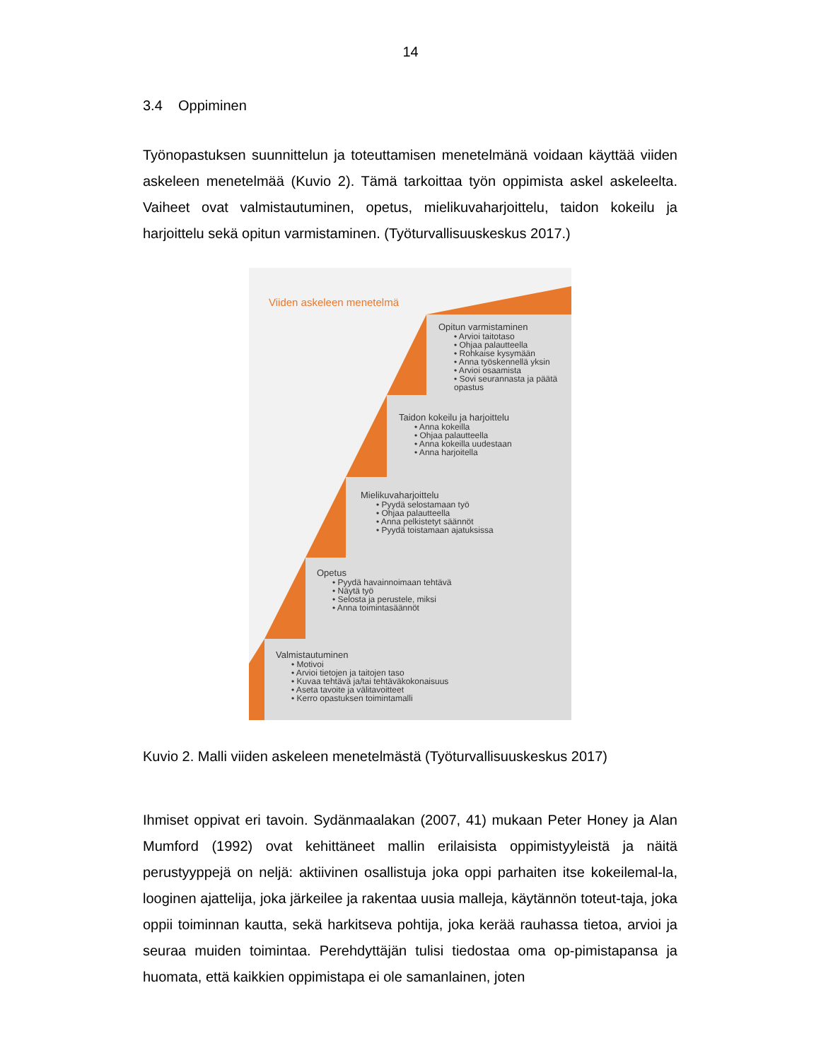14
3.4 Oppiminen
Työnopastuksen suunnittelun ja toteuttamisen menetelmänä voidaan käyttää viiden askeleen menetelmää (Kuvio 2). Tämä tarkoittaa työn oppimista askel askeleelta. Vaiheet ovat valmistautuminen, opetus, mielikuvaharjoittelu, taidon kokeilu ja harjoittelu sekä opitun varmistaminen. (Työturvallisuuskeskus 2017.)
Viiden askeleen menetelmä
Opitun varmistaminen
• Arvioi taitotaso
• Ohjaa palautteella
• Rohkaise kysymään
• Anna työskennellä yksin
• Arvioi osaamista
• Sovi seurannasta ja päätä opastus
Taidon kokeilu ja harjoittelu
• Anna kokeilla
• Ohjaa palautteella
• Anna kokeilla uudestaan
• Anna harjoitella
Mielikuvaharjoittelu
• Pyydä selostamaan työ
• Ohjaa palautteella
• Anna pelkistetyt säännöt
• Pyydä toistamaan ajatuksissa
Opetus
• Pyydä havainnoimaan tehtävä
• Näytä työ
• Selosta ja perustele, miksi
• Anna toimintasäännöt
Valmistautuminen
• Motivoi
• Arvioi tietojen ja taitojen taso
• Kuvaa tehtävä ja/tai tehtäväkokonaisuus
• Aseta tavoite ja välitavoitteet
• Kerro opastuksen toimintamalli
Kuvio 2. Malli viiden askeleen menetelmästä (Työturvallisuuskeskus 2017)
Ihmiset oppivat eri tavoin. Sydänmaalakan (2007, 41) mukaan Peter Honey ja Alan Mumford (1992) ovat kehittäneet mallin erilaisista oppimistyyleistä ja näitä perustyyppejä on neljä: aktiivinen osallistuja joka oppi parhaiten itse kokeilemal-la, looginen ajattelija, joka järkeilee ja rakentaa uusia malleja, käytännön toteut-taja, joka oppii toiminnan kautta, sekä harkitseva pohtija, joka kerää rauhassa tietoa, arvioi ja seuraa muiden toimintaa. Perehdyttäjän tulisi tiedostaa oma op-pimistapansa ja huomata, että kaikkien oppimistapa ei ole samanlainen, joten